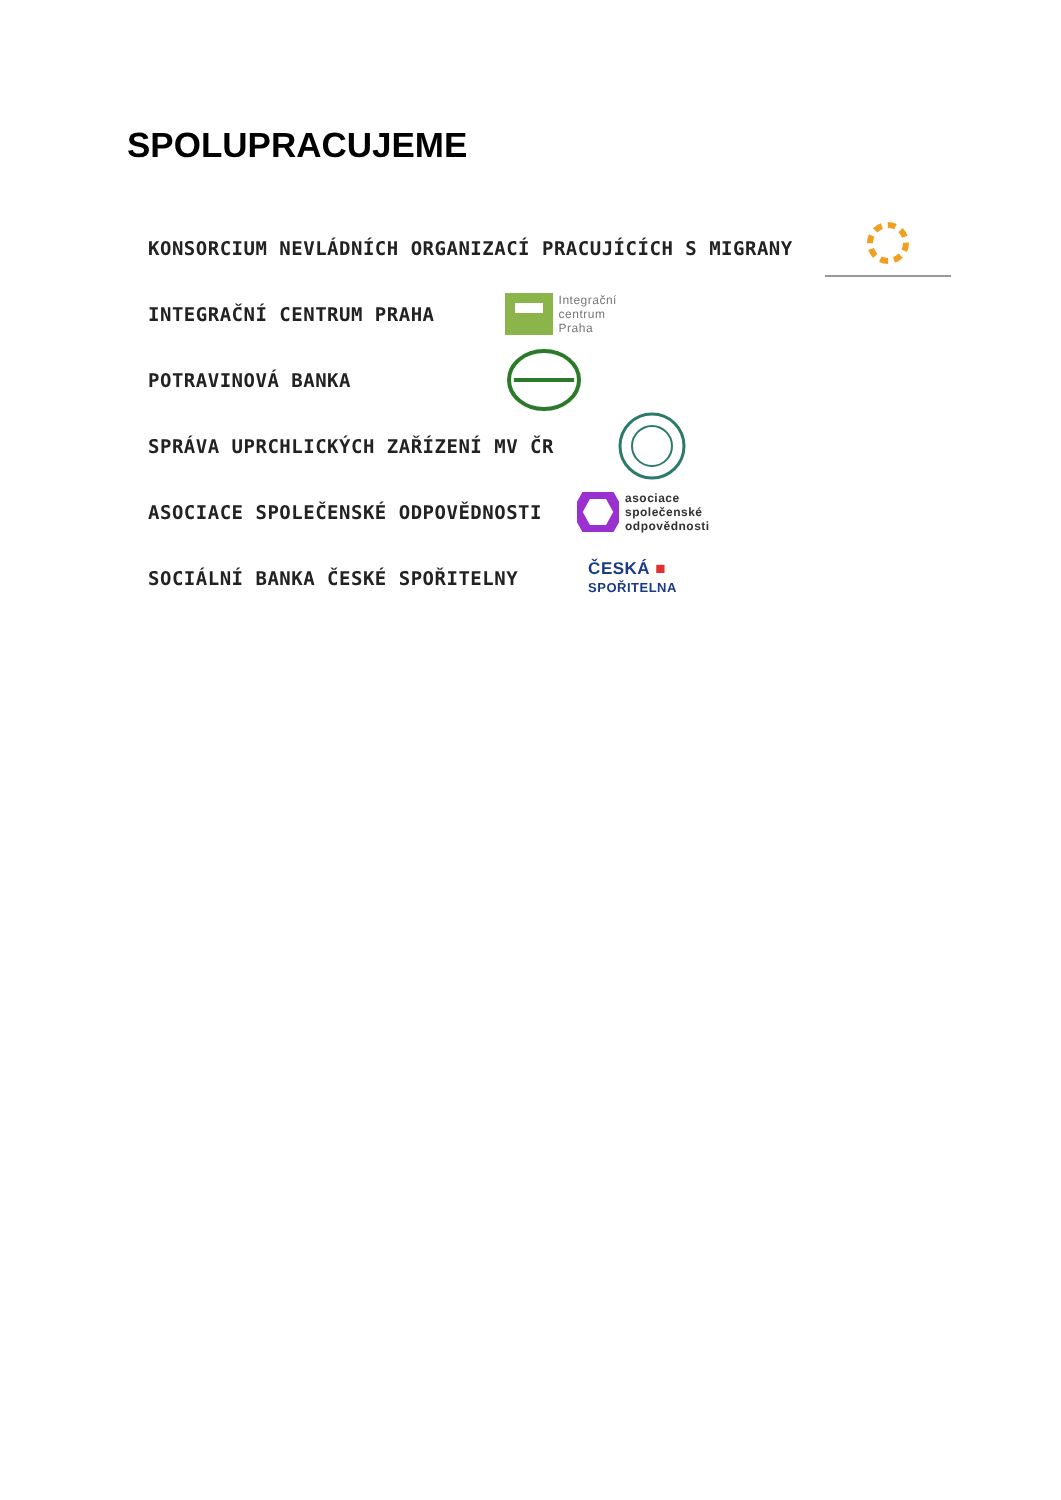SPOLUPRACUJEME
KONSORCIUM NEVLÁDNÍCH ORGANIZACÍ PRACUJÍCÍCH S MIGRANY
INTEGRAČNÍ CENTRUM PRAHA Integrační
centrum
Praha
POTRAVINOVÁ BANKA
SPRÁVA UPRCHLICKÝCH ZAŘÍZENÍ MV ČR
ASOCIACE SPOLEČENSKÉ ODPOVĚDNOSTI asociace
společenské
odpovědnosti
SOCIÁLNÍ BANKA ČESKÉ SPOŘITELNY ČESKÁ ■
SPOŘITELNA